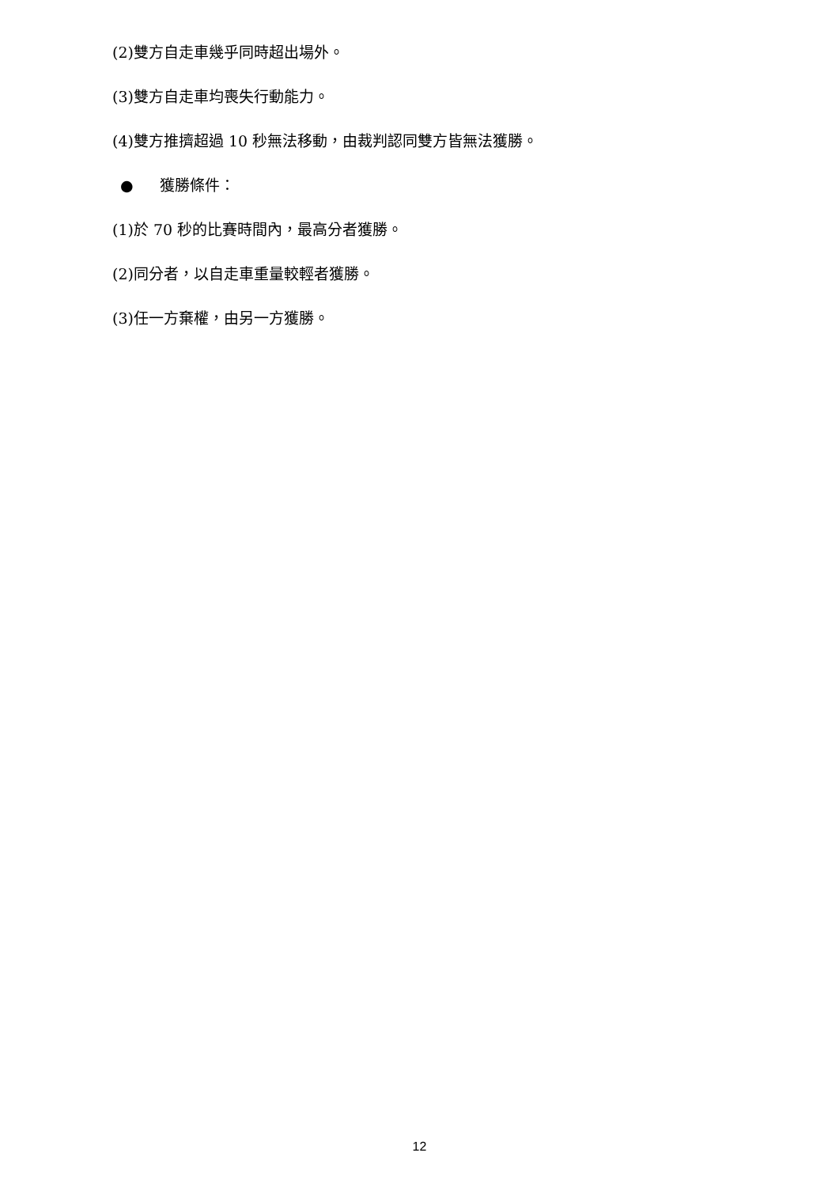(2)雙方自走車幾乎同時超出場外。
(3)雙方自走車均喪失行動能力。
(4)雙方推擠超過 10 秒無法移動，由裁判認同雙方皆無法獲勝。
● 獲勝條件：
(1)於 70 秒的比賽時間內，最高分者獲勝。
(2)同分者，以自走車重量較輕者獲勝。
(3)任一方棄權，由另一方獲勝。
12